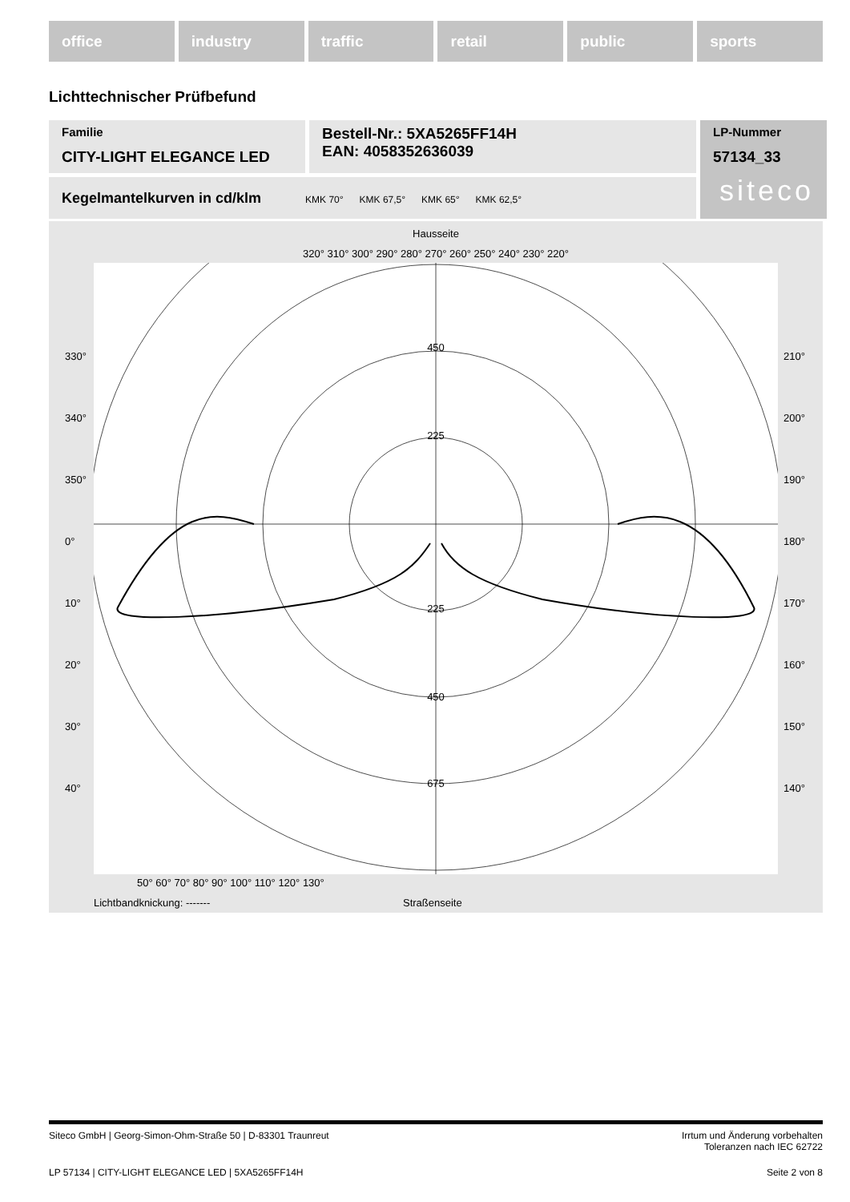office industry traffic retail public sports
Lichttechnischer Prüfbefund
Familie
CITY-LIGHT ELEGANCE LED
Bestell-Nr.: 5XA5265FF14H
EAN: 4058352636039
LP-Nummer
57134_33
siteco
Kegelmantelkurven in cd/klm KMK 70° KMK 67,5° KMK 65° KMK 62,5°
Hausseite
320° 310° 300° 290° 280° 270° 260° 250° 240° 230° 220°
450
225
225
450
675
330°
340°
350°
0°
10°
20°
30°
40°
210°
200°
190°
180°
170°
160°
150°
140°
50° 60° 70° 80° 90° 100° 110° 120° 130°
Lichtbandknickung: ------- Straßenseite
Siteco GmbH | Georg-Simon-Ohm-Straße 50 | D-83301 Traunreut Irrtum und Änderung vorbehalten
Toleranzen nach IEC 62722
LP 57134 | CITY-LIGHT ELEGANCE LED | 5XA5265FF14H Seite 2 von 8